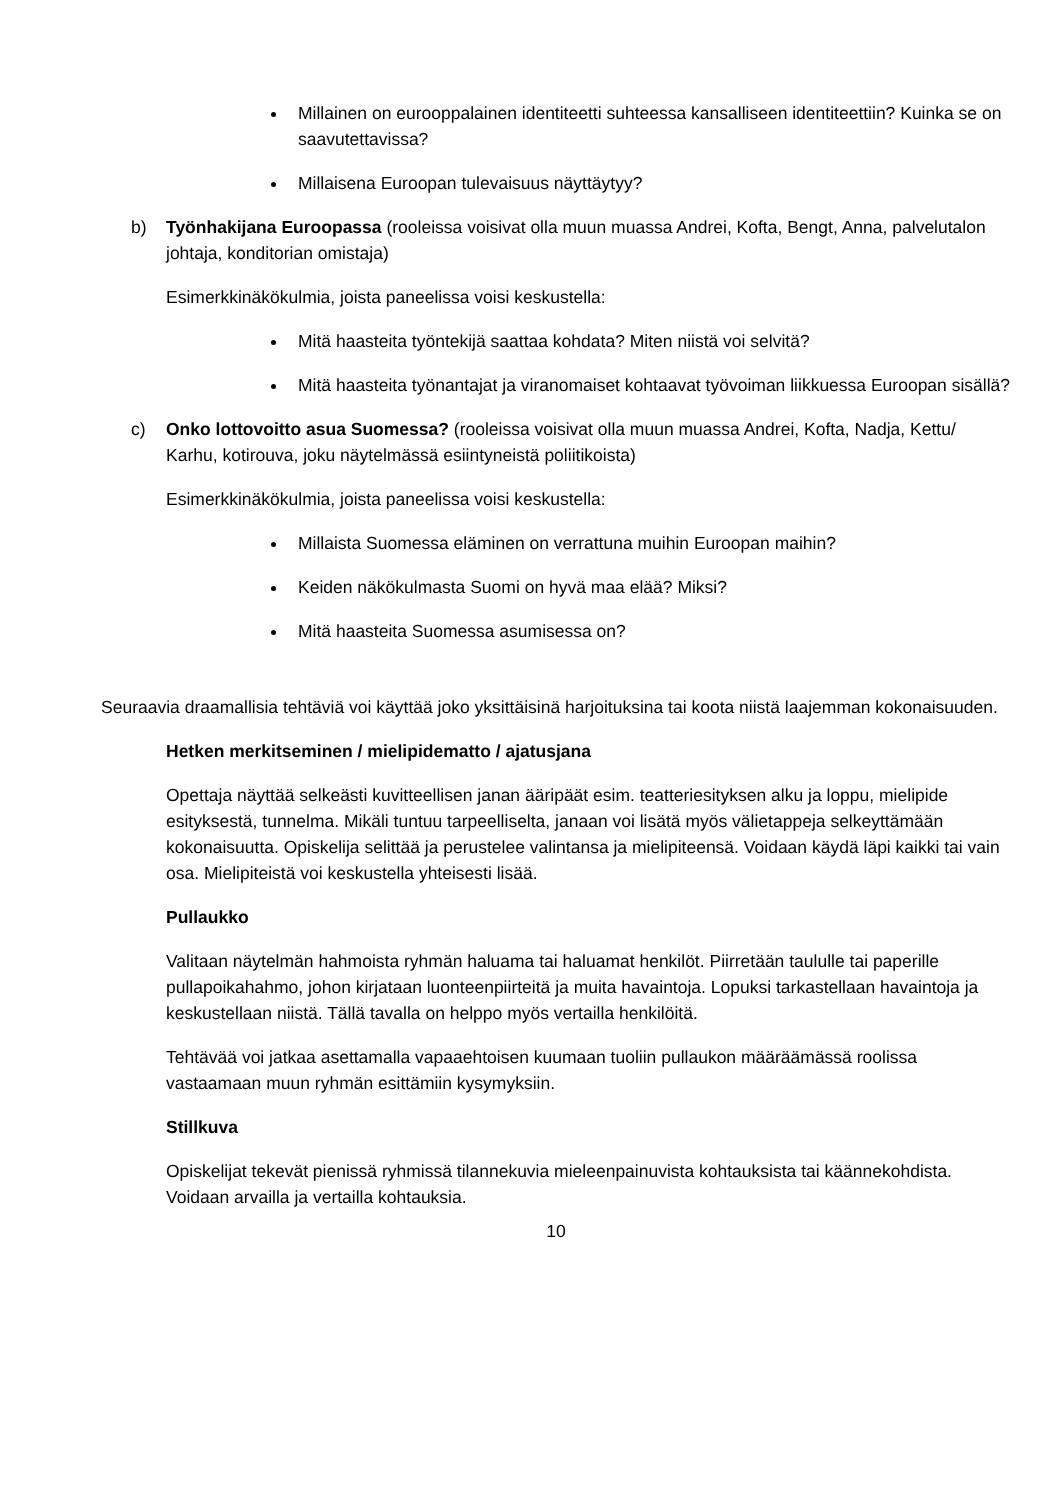Millainen on eurooppalainen identiteetti suhteessa kansalliseen identiteettiin? Kuinka se on saavutettavissa?
Millaisena Euroopan tulevaisuus näyttäytyy?
b) Työnhakijana Euroopassa (rooleissa voisivat olla muun muassa Andrei, Kofta, Bengt, Anna, palvelutalon johtaja, konditorian omistaja)
Esimerkkinäkökulmia, joista paneelissa voisi keskustella:
Mitä haasteita työntekijä saattaa kohdata? Miten niistä voi selvitä?
Mitä haasteita työnantajat ja viranomaiset kohtaavat työvoiman liikkuessa Euroopan sisällä?
c) Onko lottovoitto asua Suomessa? (rooleissa voisivat olla muun muassa Andrei, Kofta, Nadja, Kettu/ Karhu, kotirouva, joku näytelmässä esiintyneistä poliitikoista)
Esimerkkinäkökulmia, joista paneelissa voisi keskustella:
Millaista Suomessa eläminen on verrattuna muihin Euroopan maihin?
Keiden näkökulmasta Suomi on hyvä maa elää? Miksi?
Mitä haasteita Suomessa asumisessa on?
Seuraavia draamallisia tehtäviä voi käyttää joko yksittäisinä harjoituksina tai koota niistä laajemman kokonaisuuden.
Hetken merkitseminen / mielipidematto / ajatusjana
Opettaja näyttää selkeästi kuvitteellisen janan ääripäät esim. teatteriesityksen alku ja loppu, mielipide esityksestä, tunnelma. Mikäli tuntuu tarpeelliselta, janaan voi lisätä myös välietappeja selkeyttämään kokonaisuutta. Opiskelija selittää ja perustelee valintansa ja mielipiteensä. Voidaan käydä läpi kaikki tai vain osa. Mielipiteistä voi keskustella yhteisesti lisää.
Pullaukko
Valitaan näytelmän hahmoista ryhmän haluama tai haluamat henkilöt. Piirretään taululle tai paperille pullapoikahahmo, johon kirjataan luonteenpiirteitä ja muita havaintoja. Lopuksi tarkastellaan havaintoja ja keskustellaan niistä. Tällä tavalla on helppo myös vertailla henkilöitä.
Tehtävää voi jatkaa asettamalla vapaaehtoisen kuumaan tuoliin pullaukon määräämässä roolissa vastaamaan muun ryhmän esittämiin kysymyksiin.
Stillkuva
Opiskelijat tekevät pienissä ryhmissä tilannekuvia mieleenpainuvista kohtauksista tai käännekohdista. Voidaan arvailla ja vertailla kohtauksia.
10